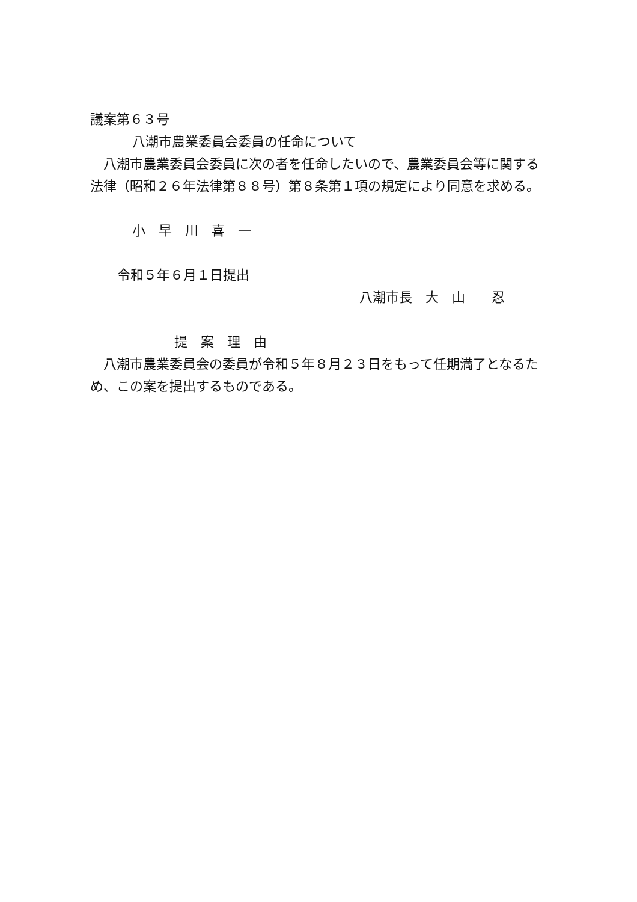議案第６３号
八潮市農業委員会委員の任命について
八潮市農業委員会委員に次の者を任命したいので、農業委員会等に関する法律（昭和２６年法律第８８号）第８条第１項の規定により同意を求める。
小　早　川　喜　一
令和５年６月１日提出
八潮市長　大　山　　忍
提　案　理　由
八潮市農業委員会の委員が令和５年８月２３日をもって任期満了となるため、この案を提出するものである。